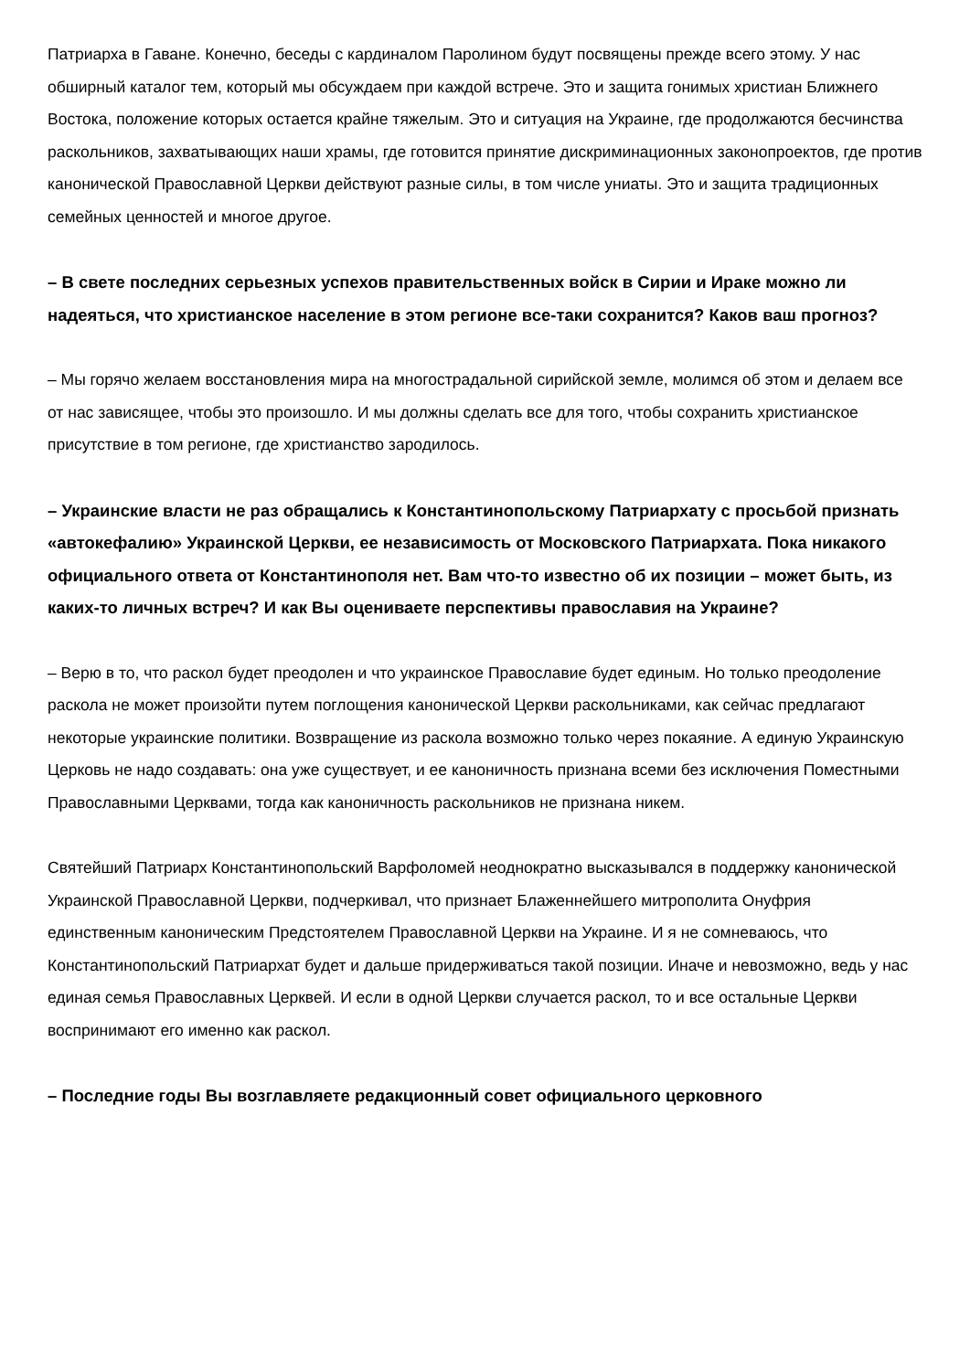Патриарха в Гаване. Конечно, беседы с кардиналом Паролином будут посвящены прежде всего этому. У нас обширный каталог тем, который мы обсуждаем при каждой встрече. Это и защита гонимых христиан Ближнего Востока, положение которых остается крайне тяжелым. Это и ситуация на Украине, где продолжаются бесчинства раскольников, захватывающих наши храмы, где готовится принятие дискриминационных законопроектов, где против канонической Православной Церкви действуют разные силы, в том числе униаты. Это и защита традиционных семейных ценностей и многое другое.
– В свете последних серьезных успехов правительственных войск в Сирии и Ираке можно ли надеяться, что христианское население в этом регионе все-таки сохранится? Каков ваш прогноз?
– Мы горячо желаем восстановления мира на многострадальной сирийской земле, молимся об этом и делаем все от нас зависящее, чтобы это произошло. И мы должны сделать все для того, чтобы сохранить христианское присутствие в том регионе, где христианство зародилось.
– Украинские власти не раз обращались к Константинопольскому Патриархату с просьбой признать «автокефалию» Украинской Церкви, ее независимость от Московского Патриархата. Пока никакого официального ответа от Константинополя нет. Вам что-то известно об их позиции – может быть, из каких-то личных встреч? И как Вы оцениваете перспективы православия на Украине?
– Верю в то, что раскол будет преодолен и что украинское Православие будет единым. Но только преодоление раскола не может произойти путем поглощения канонической Церкви раскольниками, как сейчас предлагают некоторые украинские политики. Возвращение из раскола возможно только через покаяние. А единую Украинскую Церковь не надо создавать: она уже существует, и ее каноничность признана всеми без исключения Поместными Православными Церквами, тогда как каноничность раскольников не признана никем.
Святейший Патриарх Константинопольский Варфоломей неоднократно высказывался в поддержку канонической Украинской Православной Церкви, подчеркивал, что признает Блаженнейшего митрополита Онуфрия единственным каноническим Предстоятелем Православной Церкви на Украине. И я не сомневаюсь, что Константинопольский Патриархат будет и дальше придерживаться такой позиции. Иначе и невозможно, ведь у нас единая семья Православных Церквей. И если в одной Церкви случается раскол, то и все остальные Церкви воспринимают его именно как раскол.
– Последние годы Вы возглавляете редакционный совет официального церковного